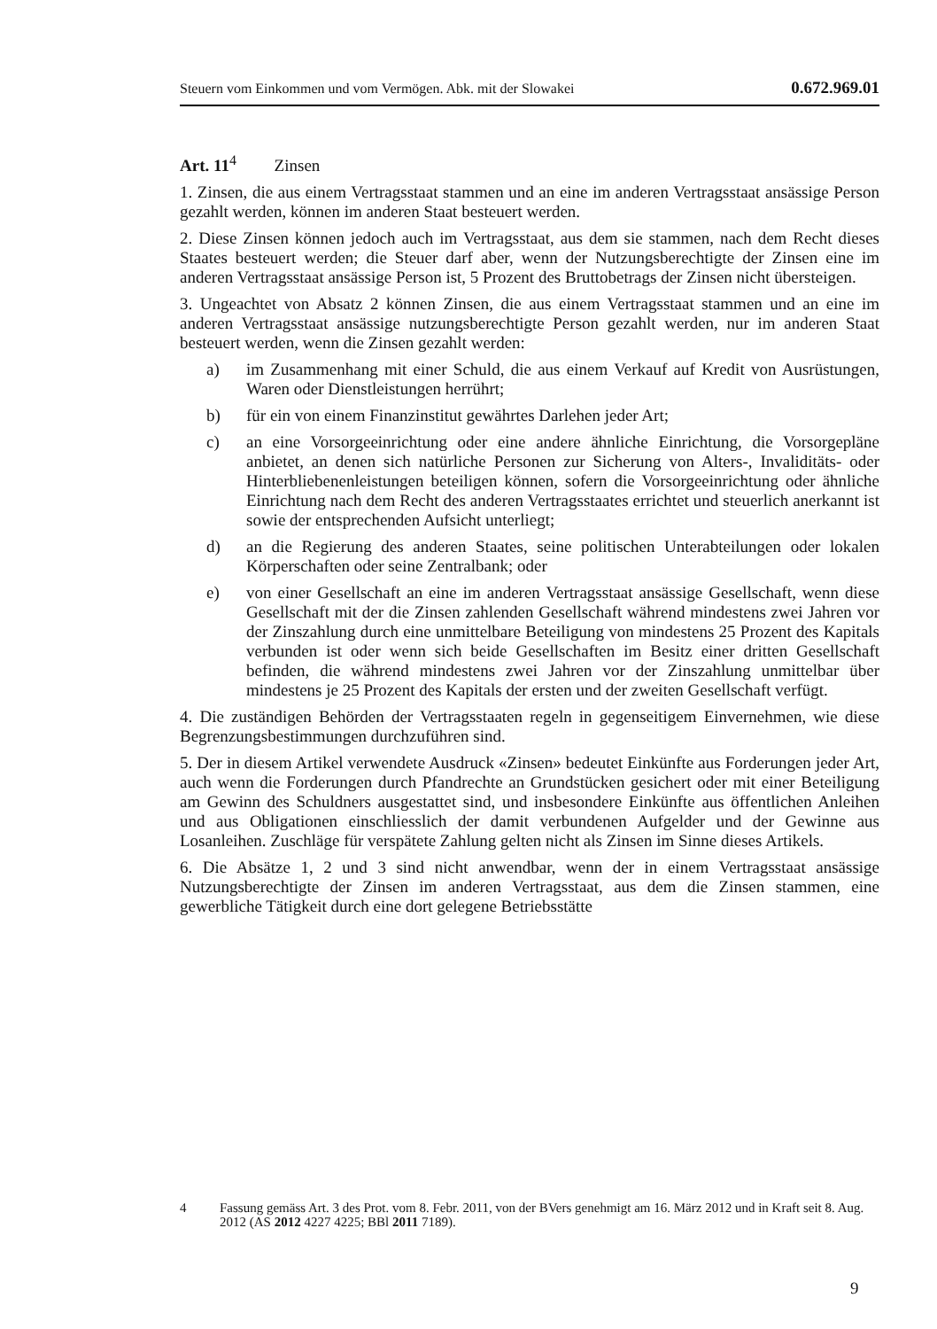Steuern vom Einkommen und vom Vermögen. Abk. mit der Slowakei 0.672.969.01
Art. 11<sup>4</sup> Zinsen
1. Zinsen, die aus einem Vertragsstaat stammen und an eine im anderen Vertragsstaat ansässige Person gezahlt werden, können im anderen Staat besteuert werden.
2. Diese Zinsen können jedoch auch im Vertragsstaat, aus dem sie stammen, nach dem Recht dieses Staates besteuert werden; die Steuer darf aber, wenn der Nutzungsberechtigte der Zinsen eine im anderen Vertragsstaat ansässige Person ist, 5 Prozent des Bruttobetrags der Zinsen nicht übersteigen.
3. Ungeachtet von Absatz 2 können Zinsen, die aus einem Vertragsstaat stammen und an eine im anderen Vertragsstaat ansässige nutzungsberechtigte Person gezahlt werden, nur im anderen Staat besteuert werden, wenn die Zinsen gezahlt werden:
a) im Zusammenhang mit einer Schuld, die aus einem Verkauf auf Kredit von Ausrüstungen, Waren oder Dienstleistungen herrührt;
b) für ein von einem Finanzinstitut gewährtes Darlehen jeder Art;
c) an eine Vorsorgeeinrichtung oder eine andere ähnliche Einrichtung, die Vorsorgepläne anbietet, an denen sich natürliche Personen zur Sicherung von Alters-, Invaliditäts- oder Hinterbliebenenleistungen beteiligen können, sofern die Vorsorgeeinrichtung oder ähnliche Einrichtung nach dem Recht des anderen Vertragsstaates errichtet und steuerlich anerkannt ist sowie der entsprechenden Aufsicht unterliegt;
d) an die Regierung des anderen Staates, seine politischen Unterabteilungen oder lokalen Körperschaften oder seine Zentralbank; oder
e) von einer Gesellschaft an eine im anderen Vertragsstaat ansässige Gesellschaft, wenn diese Gesellschaft mit der die Zinsen zahlenden Gesellschaft während mindestens zwei Jahren vor der Zinszahlung durch eine unmittelbare Beteiligung von mindestens 25 Prozent des Kapitals verbunden ist oder wenn sich beide Gesellschaften im Besitz einer dritten Gesellschaft befinden, die während mindestens zwei Jahren vor der Zinszahlung unmittelbar über mindestens je 25 Prozent des Kapitals der ersten und der zweiten Gesellschaft verfügt.
4. Die zuständigen Behörden der Vertragsstaaten regeln in gegenseitigem Einvernehmen, wie diese Begrenzungsbestimmungen durchzuführen sind.
5. Der in diesem Artikel verwendete Ausdruck «Zinsen» bedeutet Einkünfte aus Forderungen jeder Art, auch wenn die Forderungen durch Pfandrechte an Grundstücken gesichert oder mit einer Beteiligung am Gewinn des Schuldners ausgestattet sind, und insbesondere Einkünfte aus öffentlichen Anleihen und aus Obligationen einschliesslich der damit verbundenen Aufgelder und der Gewinne aus Losanleihen. Zuschläge für verspätete Zahlung gelten nicht als Zinsen im Sinne dieses Artikels.
6. Die Absätze 1, 2 und 3 sind nicht anwendbar, wenn der in einem Vertragsstaat ansässige Nutzungsberechtigte der Zinsen im anderen Vertragsstaat, aus dem die Zinsen stammen, eine gewerbliche Tätigkeit durch eine dort gelegene Betriebsstätte
4 Fassung gemäss Art. 3 des Prot. vom 8. Febr. 2011, von der BVers genehmigt am 16. März 2012 und in Kraft seit 8. Aug. 2012 (AS 2012 4227 4225; BBl 2011 7189).
9